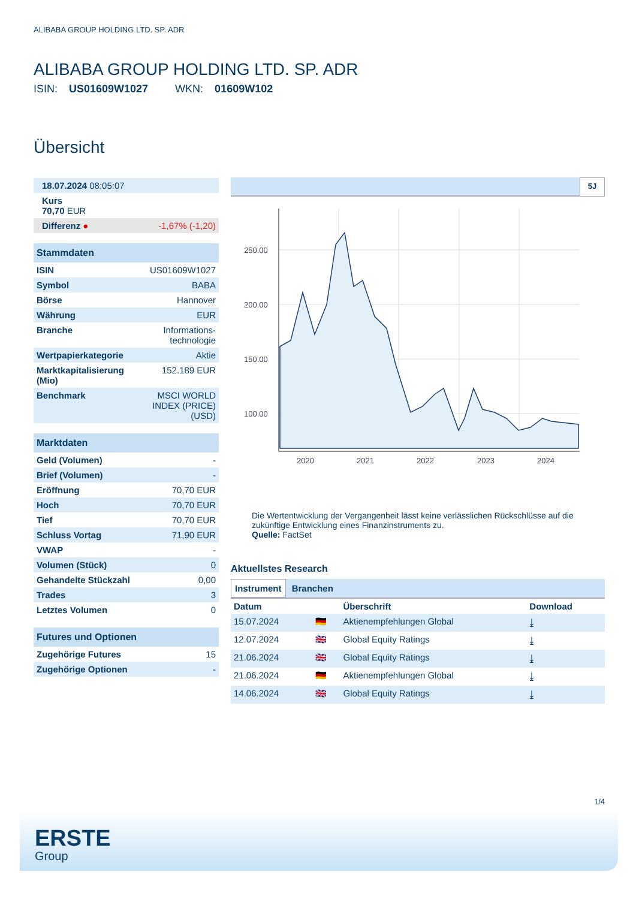ALIBABA GROUP HOLDING LTD. SP. ADR
ALIBABA GROUP HOLDING LTD. SP. ADR
ISIN: US01609W1027 WKN: 01609W102
Übersicht
| 18.07.2024 08:05:07 | |
| Kurs 70,70 EUR | |
| Differenz ● | -1,67% (-1,20) |
| Stammdaten | |
| ISIN | US01609W1027 |
| Symbol | BABA |
| Börse | Hannover |
| Währung | EUR |
| Branche | Informations- technologie |
| Wertpapierkategorie | Aktie |
| Marktkapitalisierung (Mio) | 152.189 EUR |
| Benchmark | MSCI WORLD INDEX (PRICE) (USD) |
| Marktdaten | |
| Geld (Volumen) | - |
| Brief (Volumen) | - |
| Eröffnung | 70,70 EUR |
| Hoch | 70,70 EUR |
| Tief | 70,70 EUR |
| Schluss Vortag | 71,90 EUR |
| VWAP | - |
| Volumen (Stück) | 0 |
| Gehandelte Stückzahl | 0,00 |
| Trades | 3 |
| Letztes Volumen | 0 |
| Futures und Optionen | |
| Zugehörige Futures | 15 |
| Zugehörige Optionen | - |
5J
250.00
200.00
150.00
100.00
2020
2021
2022
2023
2024
Die Wertentwicklung der Vergangenheit lässt keine verlässlichen Rückschlüsse auf die zukünftige Entwicklung eines Finanzinstruments zu.
Quelle: FactSet
Aktuellstes Research
Instrument Branchen
| Datum | | Überschrift | Download |
| --- | --- | --- | --- |
| 15.07.2024 | 🇩🇪 | Aktienempfehlungen Global | ⤓ |
| 12.07.2024 | 🇬🇧 | Global Equity Ratings | ⤓ |
| 21.06.2024 | 🇬🇧 | Global Equity Ratings | ⤓ |
| 21.06.2024 | 🇩🇪 | Aktienempfehlungen Global | ⤓ |
| 14.06.2024 | 🇬🇧 | Global Equity Ratings | ⤓ |
1/4
ERSTE
Group